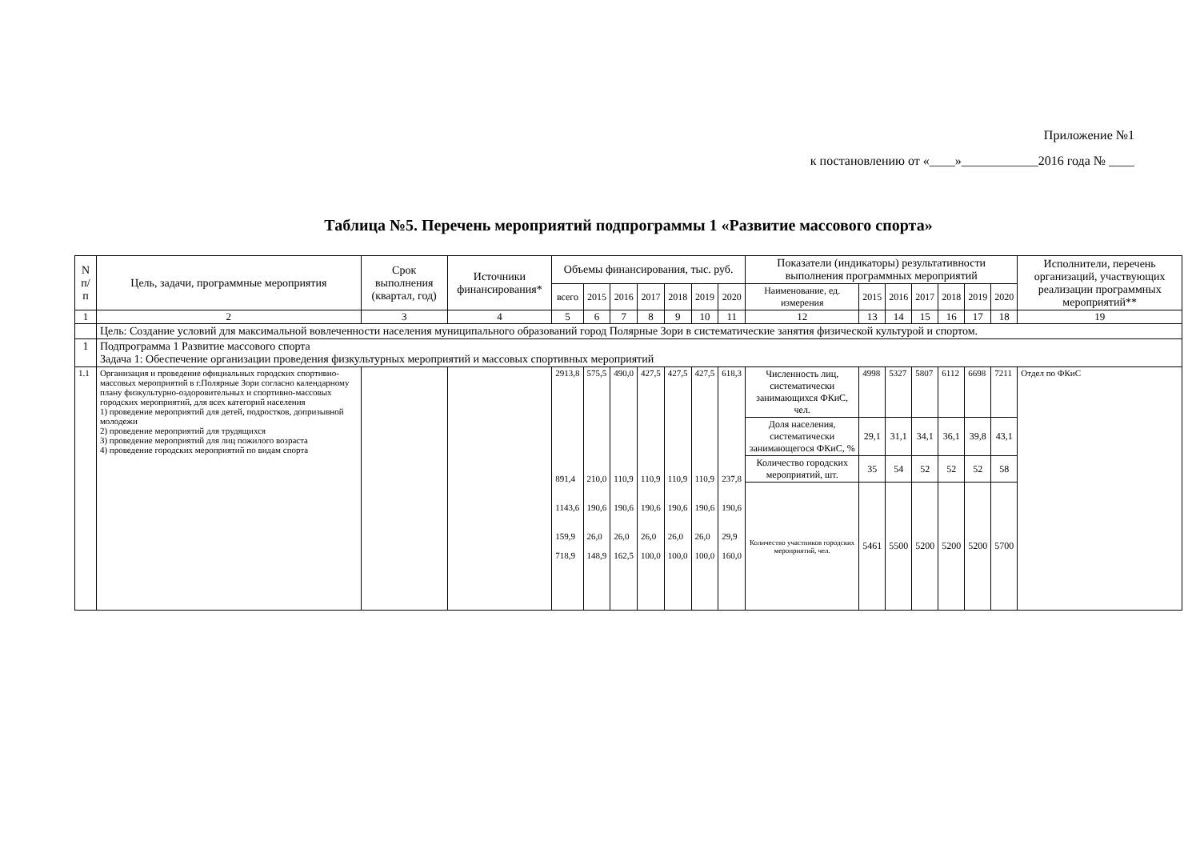Приложение №1
к постановлению от «____»____________2016 года № ____
Таблица №5. Перечень мероприятий подпрограммы 1 «Развитие массового спорта»
| N п/п | Цель, задачи, программные мероприятия | Срок выполнения (квартал, год) | Источники финансирования* | Объемы финансирования, тыс. руб. | | | | | | | Показатели (индикаторы) результативности выполнения программных мероприятий | | | | | | | Исполнители, перечень организаций, участвующих реализации программных мероприятий** |
| --- | --- | --- | --- | --- | --- | --- | --- | --- | --- | --- | --- | --- | --- | --- | --- | --- | --- | --- |
| | | | | всего | 2015 | 2016 | 2017 | 2018 | 2019 | 2020 | Наименование, ед. измерения | 2015 | 2016 | 2017 | 2018 | 2019 | 2020 | |
| 1 | 2 | 3 | 4 | 5 | 6 | 7 | 8 | 9 | 10 | 11 | 12 | 13 | 14 | 15 | 16 | 17 | 18 | 19 |
| | Цель: Создание условий для максимальной вовлеченности населения муниципального образований город Полярные Зори в систематические занятия физической культурой и спортом. | | | | | | | | | | | | | | | | | |
| 1 | Подпрограмма 1 Развитие массового спорта Задача 1: Обеспечение организации проведения физкультурных мероприятий и массовых спортивных мероприятий | | | | | | | | | | | | | | | | | |
| 1.1 | Организация и проведение официальных городских спортивно-массовых мероприятий в г.Полярные Зори согласно календарному плану физкультурно-оздоровительных и спортивно-массовых городских мероприятий, для всех категорий населения 1) проведение мероприятий для детей, подростков, допризывной молодежи 2) проведение мероприятий для трудящихся 3) проведение мероприятий для лиц пожилого возраста 4) проведение городских мероприятий по видам спорта | | | 2913,8 891,4 1143,6 159,9 718,9 | 575,5 210,0 190,6 26,0 148,9 | 490,0 110,9 190,6 26,0 162,5 | 427,5 110,9 190,6 26,0 100,0 | 427,5 110,9 190,6 26,0 100,0 | 427,5 110,9 190,6 26,0 100,0 | 618,3 237,8 190,6 29,9 160,0 | Численность лиц, систематически занимающихся ФКиС, чел. | 4998 | 5327 | 5807 | 6112 | 6698 | 7211 | Отдел по ФКиС |
| | | | | | | | | | | | Доля населения, систематически занимающегося ФКиС, % | 29,1 | 31,1 | 34,1 | 36,1 | 39,8 | 43,1 | |
| | | | | | | | | | | | Количество городских мероприятий, шт. | 35 | 54 | 52 | 52 | 52 | 58 | |
| | | | | | | | | | | | Количество участников городских мероприятий, чел. | 5461 | 5500 | 5200 | 5200 | 5200 | 5700 | |